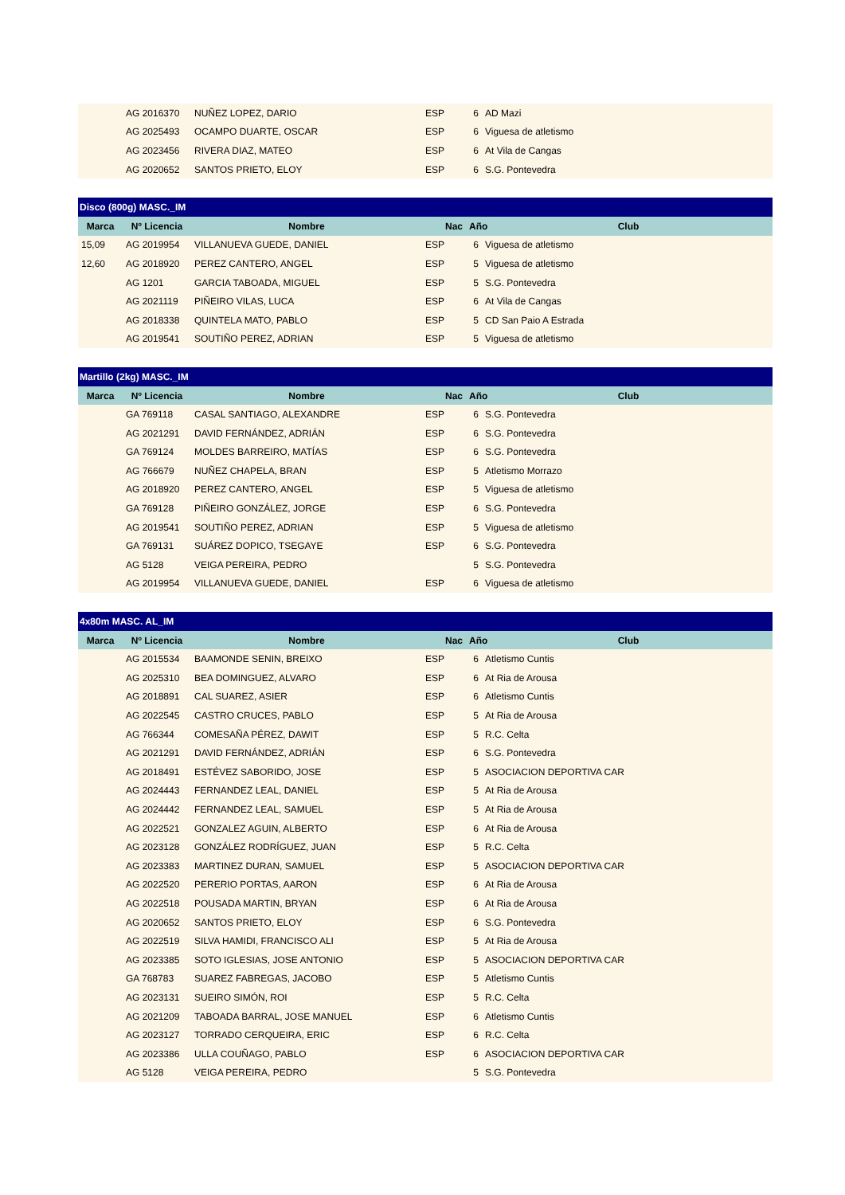| | AG 2016370 | NUÑEZ LOPEZ, DARIO | ESP | 6 | AD Mazi |
| | AG 2025493 | OCAMPO DUARTE, OSCAR | ESP | 6 | Viguesa de atletismo |
| | AG 2023456 | RIVERA DIAZ, MATEO | ESP | 6 | At Vila de Cangas |
| | AG 2020652 | SANTOS PRIETO, ELOY | ESP | 6 | S.G. Pontevedra |
| Disco (800g) MASC._IM | | | | | |
| --- | --- | --- | --- | --- | --- |
| Marca | Nº Licencia | Nombre | Nac | Año Club | |
| 15,09 | AG 2019954 | VILLANUEVA GUEDE, DANIEL | ESP | 6 | Viguesa de atletismo |
| 12,60 | AG 2018920 | PEREZ CANTERO, ANGEL | ESP | 5 | Viguesa de atletismo |
| | AG 1201 | GARCIA TABOADA, MIGUEL | ESP | 5 | S.G. Pontevedra |
| | AG 2021119 | PIÑEIRO VILAS, LUCA | ESP | 6 | At Vila de Cangas |
| | AG 2018338 | QUINTELA MATO, PABLO | ESP | 5 | CD San Paio A Estrada |
| | AG 2019541 | SOUTIÑO PEREZ, ADRIAN | ESP | 5 | Viguesa de atletismo |
| Martillo (2kg) MASC._IM | | | | | |
| --- | --- | --- | --- | --- | --- |
| Marca | Nº Licencia | Nombre | Nac | Año Club | |
| | GA 769118 | CASAL SANTIAGO, ALEXANDRE | ESP | 6 | S.G. Pontevedra |
| | AG 2021291 | DAVID FERNÁNDEZ, ADRIÁN | ESP | 6 | S.G. Pontevedra |
| | GA 769124 | MOLDES BARREIRO, MATÍAS | ESP | 6 | S.G. Pontevedra |
| | AG 766679 | NUÑEZ CHAPELA, BRAN | ESP | 5 | Atletismo Morrazo |
| | AG 2018920 | PEREZ CANTERO, ANGEL | ESP | 5 | Viguesa de atletismo |
| | GA 769128 | PIÑEIRO GONZÁLEZ, JORGE | ESP | 6 | S.G. Pontevedra |
| | AG 2019541 | SOUTIÑO PEREZ, ADRIAN | ESP | 5 | Viguesa de atletismo |
| | GA 769131 | SUÁREZ DOPICO, TSEGAYE | ESP | 6 | S.G. Pontevedra |
| | AG 5128 | VEIGA PEREIRA, PEDRO | | 5 | S.G. Pontevedra |
| | AG 2019954 | VILLANUEVA GUEDE, DANIEL | ESP | 6 | Viguesa de atletismo |
| 4x80m MASC. AL_IM | | | | | |
| --- | --- | --- | --- | --- | --- |
| Marca | Nº Licencia | Nombre | Nac | Año Club | |
| | AG 2015534 | BAAMONDE SENIN, BREIXO | ESP | 6 | Atletismo Cuntis |
| | AG 2025310 | BEA DOMINGUEZ, ALVARO | ESP | 6 | At Ria de Arousa |
| | AG 2018891 | CAL SUAREZ, ASIER | ESP | 6 | Atletismo Cuntis |
| | AG 2022545 | CASTRO CRUCES, PABLO | ESP | 5 | At Ria de Arousa |
| | AG 766344 | COMESAÑA PÉREZ, DAWIT | ESP | 5 | R.C. Celta |
| | AG 2021291 | DAVID FERNÁNDEZ, ADRIÁN | ESP | 6 | S.G. Pontevedra |
| | AG 2018491 | ESTÉVEZ SABORIDO, JOSE | ESP | 5 | ASOCIACION DEPORTIVA CAR |
| | AG 2024443 | FERNANDEZ LEAL, DANIEL | ESP | 5 | At Ria de Arousa |
| | AG 2024442 | FERNANDEZ LEAL, SAMUEL | ESP | 5 | At Ria de Arousa |
| | AG 2022521 | GONZALEZ AGUIN, ALBERTO | ESP | 6 | At Ria de Arousa |
| | AG 2023128 | GONZÁLEZ RODRÍGUEZ, JUAN | ESP | 5 | R.C. Celta |
| | AG 2023383 | MARTINEZ DURAN, SAMUEL | ESP | 5 | ASOCIACION DEPORTIVA CAR |
| | AG 2022520 | PERERIO PORTAS, AARON | ESP | 6 | At Ria de Arousa |
| | AG 2022518 | POUSADA MARTIN, BRYAN | ESP | 6 | At Ria de Arousa |
| | AG 2020652 | SANTOS PRIETO, ELOY | ESP | 6 | S.G. Pontevedra |
| | AG 2022519 | SILVA HAMIDI, FRANCISCO ALI | ESP | 5 | At Ria de Arousa |
| | AG 2023385 | SOTO IGLESIAS, JOSE ANTONIO | ESP | 5 | ASOCIACION DEPORTIVA CAR |
| | GA 768783 | SUAREZ FABREGAS, JACOBO | ESP | 5 | Atletismo Cuntis |
| | AG 2023131 | SUEIRO SIMÓN, ROI | ESP | 5 | R.C. Celta |
| | AG 2021209 | TABOADA BARRAL, JOSE MANUEL | ESP | 6 | Atletismo Cuntis |
| | AG 2023127 | TORRADO CERQUEIRA, ERIC | ESP | 6 | R.C. Celta |
| | AG 2023386 | ULLA COUÑAGO, PABLO | ESP | 6 | ASOCIACION DEPORTIVA CAR |
| | AG 5128 | VEIGA PEREIRA, PEDRO | | 5 | S.G. Pontevedra |